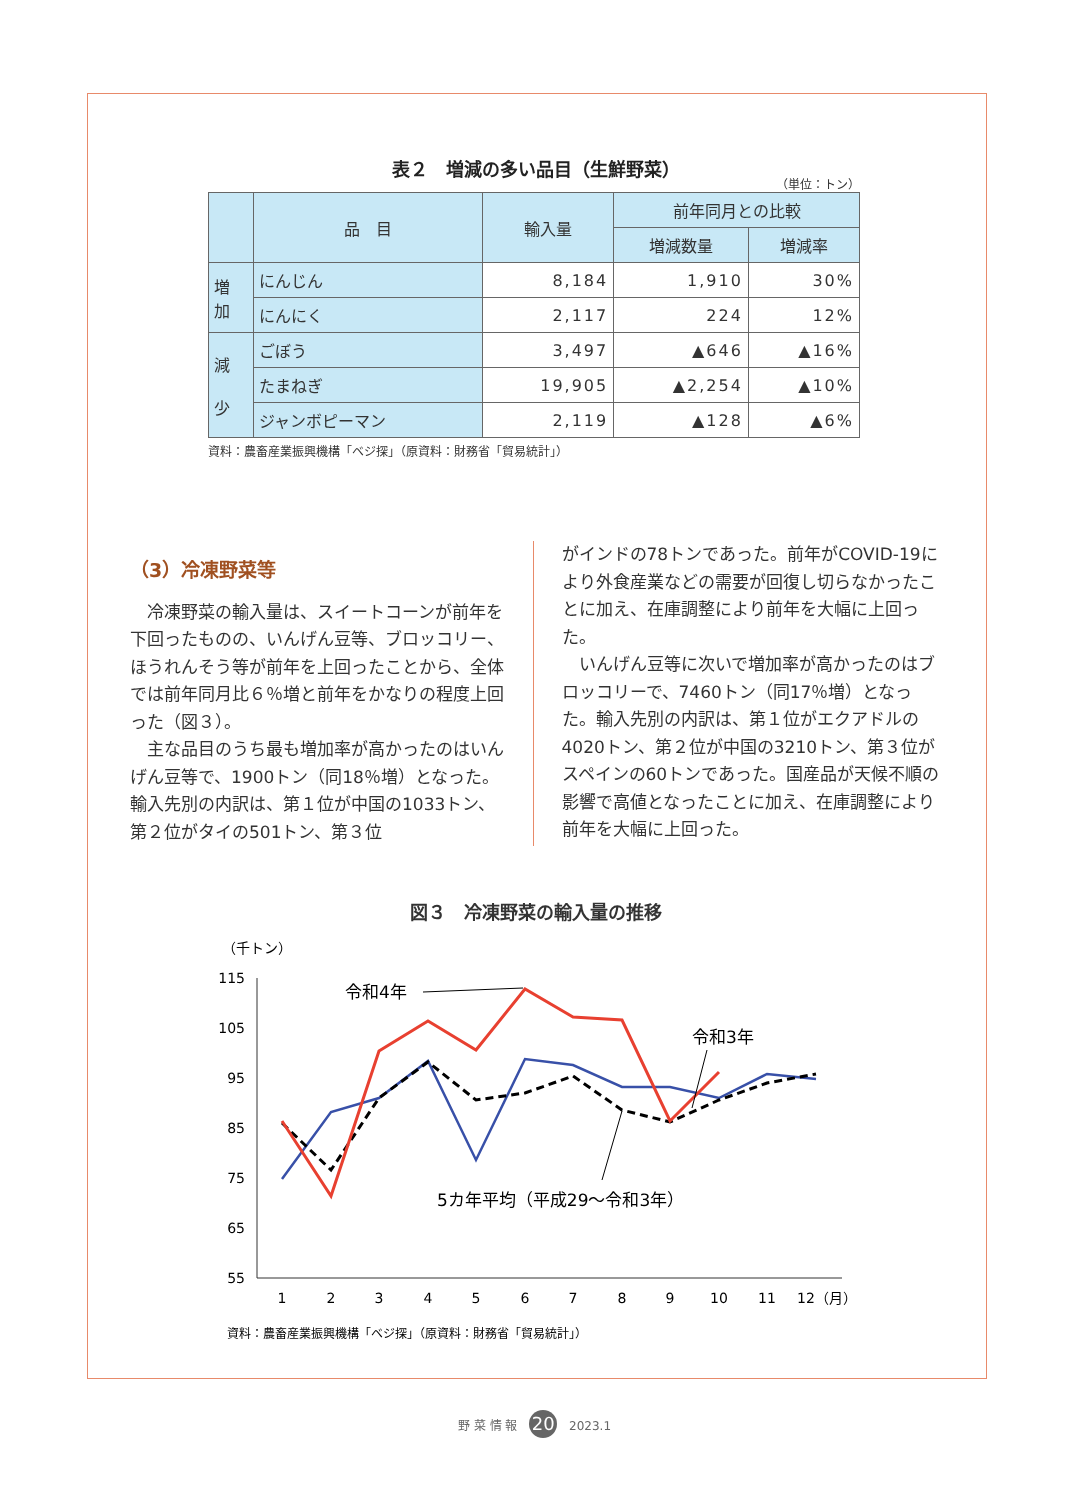表２　増減の多い品目（生鮮野菜）
（単位：トン）
| | 品 目 | 輸入量 | 前年同月との比較 | |
| --- | --- | --- | --- | --- |
| | | | 増減数量 | 増減率 |
| 増 加 | にんじん | 8,184 | 1,910 | 30% |
| | にんにく | 2,117 | 224 | 12% |
| 減 少 | ごぼう | 3,497 | ▲646 | ▲16% |
| | たまねぎ | 19,905 | ▲2,254 | ▲10% |
| | ジャンボピーマン | 2,119 | ▲128 | ▲6% |
資料：農畜産業振興機構「ベジ探」（原資料：財務省「貿易統計」）
（3）冷凍野菜等
冷凍野菜の輸入量は、スイートコーンが前年を下回ったものの、いんげん豆等、ブロッコリー、ほうれんそう等が前年を上回ったことから、全体では前年同月比６％増と前年をかなりの程度上回った（図３）。
主な品目のうち最も増加率が高かったのはいんげん豆等で、1900トン（同18％増）となった。輸入先別の内訳は、第１位が中国の1033トン、第２位がタイの501トン、第３位
がインドの78トンであった。前年がCOVID-19により外食産業などの需要が回復し切らなかったことに加え、在庫調整により前年を大幅に上回った。
いんげん豆等に次いで増加率が高かったのはブロッコリーで、7460トン（同17％増）となった。輸入先別の内訳は、第１位がエクアドルの4020トン、第２位が中国の3210トン、第３位がスペインの60トンであった。国産品が天候不順の影響で高値となったことに加え、在庫調整により前年を大幅に上回った。
図３　冷凍野菜の輸入量の推移
（千トン）
115
105
95
85
75
65
55
1
2
3
4
5
6
7
8
9
10
11
12（月）
令和4年
令和3年
5カ年平均（平成29～令和3年）
資料：農畜産業振興機構「ベジ探」（原資料：財務省「貿易統計」）
野 菜 情 報 20 2023.1